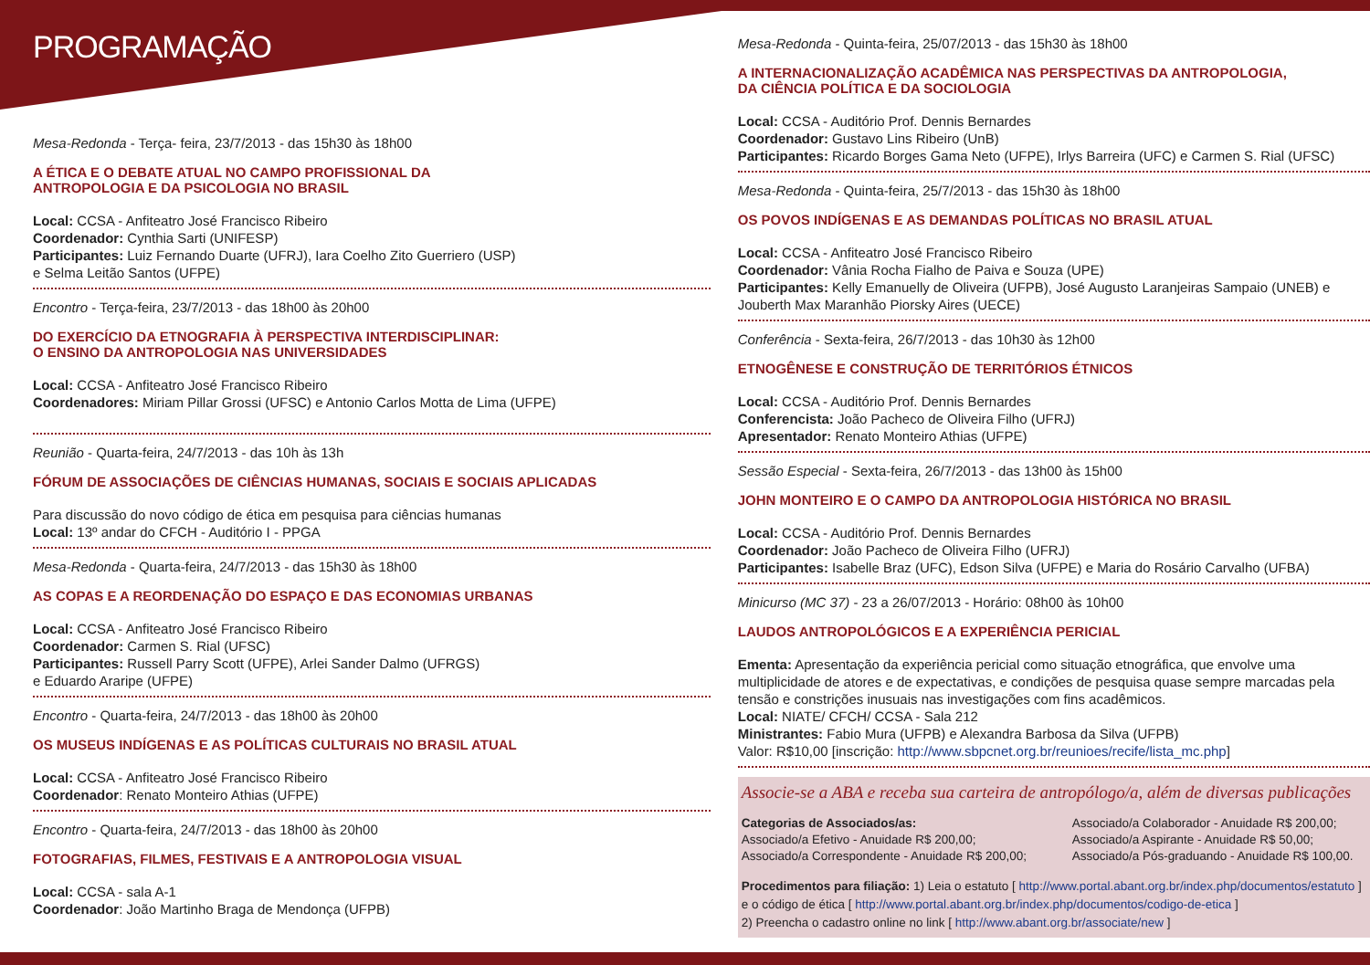PROGRAMAÇÃO
Mesa-Redonda - Terça- feira, 23/7/2013 - das 15h30 às 18h00
A ÉTICA E O DEBATE ATUAL NO CAMPO PROFISSIONAL DA
ANTROPOLOGIA E DA PSICOLOGIA NO BRASIL
Local: CCSA - Anfiteatro José Francisco Ribeiro
Coordenador: Cynthia Sarti (UNIFESP)
Participantes: Luiz Fernando Duarte (UFRJ), Iara Coelho Zito Guerriero (USP)
e Selma Leitão Santos (UFPE)
Encontro - Terça-feira, 23/7/2013 - das 18h00 às 20h00
DO EXERCÍCIO DA ETNOGRAFIA À PERSPECTIVA INTERDISCIPLINAR:
O ENSINO DA ANTROPOLOGIA NAS UNIVERSIDADES
Local: CCSA - Anfiteatro José Francisco Ribeiro
Coordenadores: Miriam Pillar Grossi (UFSC) e Antonio Carlos Motta de Lima (UFPE)
Reunião - Quarta-feira, 24/7/2013 - das 10h às 13h
FÓRUM DE ASSOCIAÇÕES DE CIÊNCIAS HUMANAS, SOCIAIS E SOCIAIS APLICADAS
Para discussão do novo código de ética em pesquisa para ciências humanas
Local: 13º andar do CFCH - Auditório I - PPGA
Mesa-Redonda - Quarta-feira, 24/7/2013 - das 15h30 às 18h00
AS COPAS E A REORDENAÇÃO DO ESPAÇO E DAS ECONOMIAS URBANAS
Local: CCSA - Anfiteatro José Francisco Ribeiro
Coordenador: Carmen S. Rial (UFSC)
Participantes: Russell Parry Scott (UFPE), Arlei Sander Dalmo (UFRGS)
e Eduardo Araripe (UFPE)
Encontro - Quarta-feira, 24/7/2013 - das 18h00 às 20h00
OS MUSEUS INDÍGENAS E AS POLÍTICAS CULTURAIS NO BRASIL ATUAL
Local: CCSA - Anfiteatro José Francisco Ribeiro
Coordenador: Renato Monteiro Athias (UFPE)
Encontro - Quarta-feira, 24/7/2013 - das 18h00 às 20h00
FOTOGRAFIAS, FILMES, FESTIVAIS E A ANTROPOLOGIA VISUAL
Local: CCSA - sala A-1
Coordenador: João Martinho Braga de Mendonça (UFPB)
Mesa-Redonda - Quinta-feira, 25/07/2013 - das 15h30 às 18h00
A INTERNACIONALIZAÇÃO ACADÊMICA NAS PERSPECTIVAS DA ANTROPOLOGIA,
DA CIÊNCIA POLÍTICA E DA SOCIOLOGIA
Local: CCSA - Auditório Prof. Dennis Bernardes
Coordenador: Gustavo Lins Ribeiro (UnB)
Participantes: Ricardo Borges Gama Neto (UFPE), Irlys Barreira (UFC) e Carmen S. Rial (UFSC)
Mesa-Redonda - Quinta-feira, 25/7/2013 - das 15h30 às 18h00
OS POVOS INDÍGENAS E AS DEMANDAS POLÍTICAS NO BRASIL ATUAL
Local: CCSA - Anfiteatro José Francisco Ribeiro
Coordenador: Vânia Rocha Fialho de Paiva e Souza (UPE)
Participantes: Kelly Emanuelly de Oliveira (UFPB), José Augusto Laranjeiras Sampaio (UNEB) e
Jouberth Max Maranhão Piorsky Aires (UECE)
Conferência - Sexta-feira, 26/7/2013 - das 10h30 às 12h00
ETNOGÊNESE E CONSTRUÇÃO DE TERRITÓRIOS ÉTNICOS
Local: CCSA - Auditório Prof. Dennis Bernardes
Conferencista: João Pacheco de Oliveira Filho (UFRJ)
Apresentador: Renato Monteiro Athias (UFPE)
Sessão Especial - Sexta-feira, 26/7/2013 - das 13h00 às 15h00
JOHN MONTEIRO E O CAMPO DA ANTROPOLOGIA HISTÓRICA NO BRASIL
Local: CCSA - Auditório Prof. Dennis Bernardes
Coordenador: João Pacheco de Oliveira Filho (UFRJ)
Participantes: Isabelle Braz (UFC), Edson Silva (UFPE) e Maria do Rosário Carvalho (UFBA)
Minicurso (MC 37) - 23 a 26/07/2013 - Horário: 08h00 às 10h00
LAUDOS ANTROPOLÓGICOS E A EXPERIÊNCIA PERICIAL
Ementa: Apresentação da experiência pericial como situação etnográfica, que envolve uma multiplicidade de atores e de expectativas, e condições de pesquisa quase sempre marcadas pela tensão e constrições inusuais nas investigações com fins acadêmicos.
Local: NIATE/ CFCH/ CCSA - Sala 212
Ministrantes: Fabio Mura (UFPB) e Alexandra Barbosa da Silva (UFPB)
Valor: R$10,00 [inscrição: http://www.sbpcnet.org.br/reunioes/recife/lista_mc.php]
Associe-se a ABA e receba sua carteira de antropólogo/a, além de diversas publicações
Categorias de Associados/as:
Associado/a Efetivo - Anuidade R$ 200,00;
Associado/a Correspondente - Anuidade R$ 200,00;
Associado/a Colaborador - Anuidade R$ 200,00;
Associado/a Aspirante - Anuidade R$ 50,00;
Associado/a Pós-graduando - Anuidade R$ 100,00.
Procedimentos para filiação: 1) Leia o estatuto [ http://www.portal.abant.org.br/index.php/documentos/estatuto ]
e o código de ética [ http://www.portal.abant.org.br/index.php/documentos/codigo-de-etica ]
2) Preencha o cadastro online no link [ http://www.abant.org.br/associate/new ]